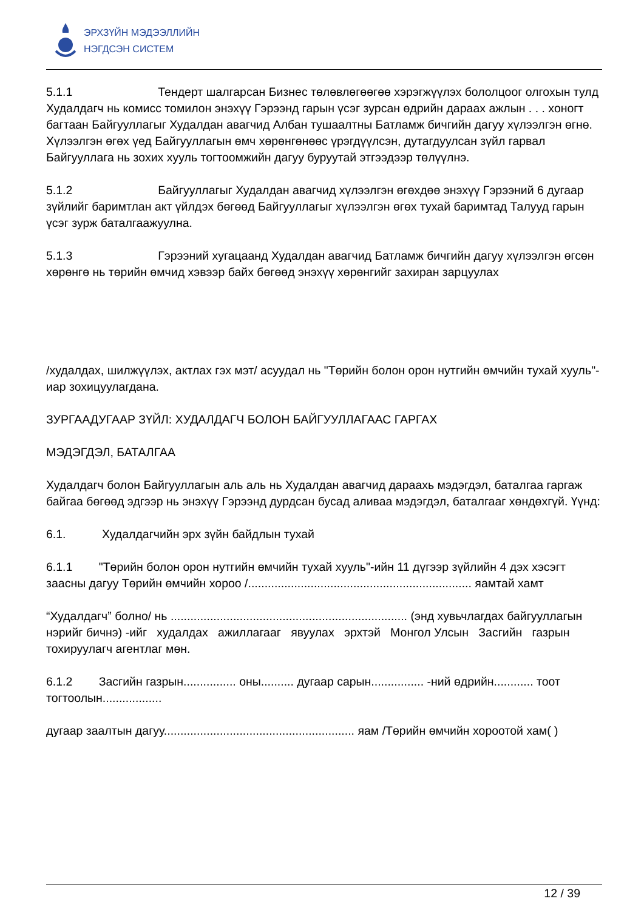ЭРХЗҮЙН МЭДЭЭЛЛИЙН
НЭГДСЭН СИСТЕМ
5.1.1 Тендерт шалгарсан Бизнес төлөвлөгөөгөө хэрэгжүүлэх бололцоог олгохын тулд
Худалдагч нь комисс томилон энэхүү Гэрээнд гарын үсэг зурсан өдрийн дараах ажлын . . . хоногт багтаан Байгууллагыг Худалдан авагчид Албан тушаалтны Батламж бичгийн дагуу хүлээлгэн өгнө. Хүлээлгэн өгөх үед Байгууллагын өмч хөрөнгөнөөс үрэгдүүлсэн, дутагдуулсан зүйл гарвал Байгууллага нь зохих хууль тогтоомжийн дагуу буруутай этгээдээр төлүүлнэ.
5.1.2 Байгууллагыг Худалдан авагчид хүлээлгэн өгөхдөө энэхүү Гэрээний 6 дугаар
зүйлийг баримтлан акт үйлдэх бөгөөд Байгууллагыг хүлээлгэн өгөх тухай баримтад Талууд гарын үсэг зурж баталгаажуулна.
5.1.3 Гэрээний хугацаанд Худалдан авагчид Батламж бичгийн дагуу хүлээлгэн өгсөн
хөрөнгө нь төрийн өмчид хэвээр байх бөгөөд энэхүү хөрөнгийг захиран зарцуулах
/худалдах, шилжүүлэх, актлах гэх мэт/ асуудал нь "Төрийн болон орон нутгийн өмчийн тухай хууль"-иар зохицуулагдана.
ЗУРГААДУГААР ЗҮЙЛ: ХУДАЛДАГЧ БОЛОН БАЙГУУЛЛАГААС ГАРГАХ
МЭДЭГДЭЛ, БАТАЛГАА
Худалдагч болон Байгууллагын аль аль нь Худалдан авагчид дараахь мэдэгдэл, баталгаа гаргаж байгаа бөгөөд эдгээр нь энэхүү Гэрээнд дурдсан бусад аливаа мэдэгдэл, баталгааг хөндөхгүй. Үүнд:
6.1. Худалдагчийн эрх зүйн байдлын тухай
6.1.1 "Төрийн болон орон нутгийн өмчийн тухай хууль"-ийн 11 дүгээр зүйлийн 4 дэх хэсэгт заасны дагуу Төрийн өмчийн хороо /.................................................................... яамтай хамт
“Худалдагч” болно/ нь ........................................................................ (энд хувьчлагдах байгууллагын нэрийг бичнэ) -ийг худалдах ажиллагааг явуулах эрхтэй Монгол Улсын Засгийн газрын тохируулагч агентлаг мөн.
6.1.2 Засгийн газрын................ оны.......... дугаар сарын................ -ний өдрийн............ тоот тогтоолын..................
дугаар заалтын дагуу.......................................................... яам /Төрийн өмчийн хороотой хам( )
12 / 39